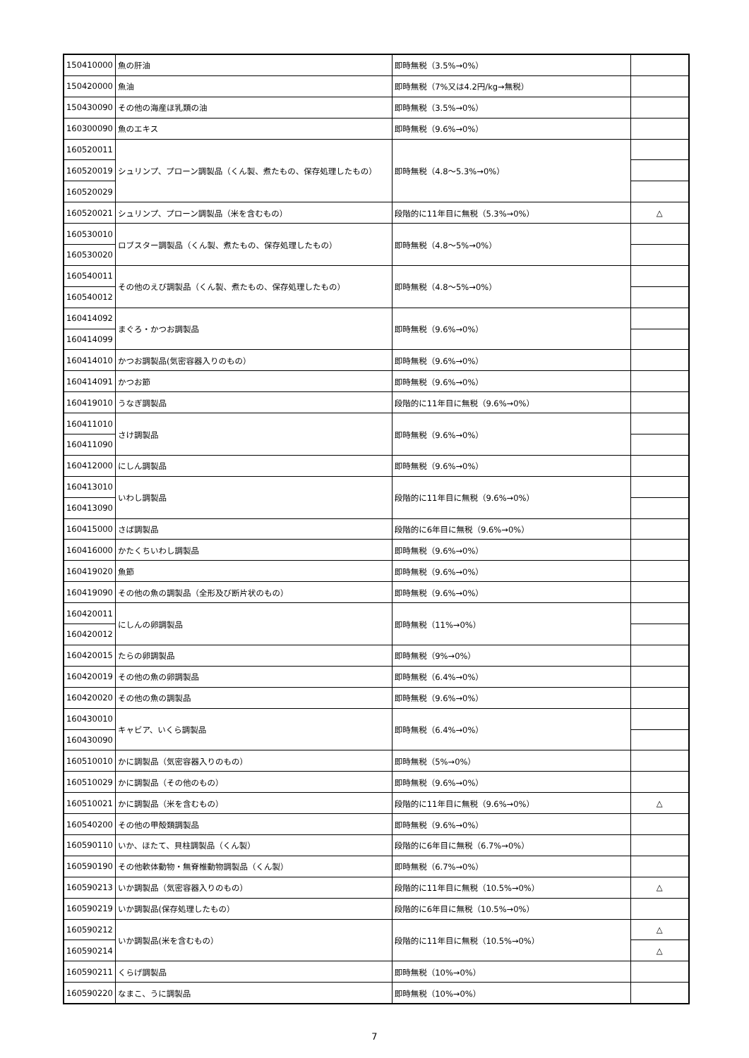| 150410000 | 魚の肝油 | 即時無税（3.5%→0%） | |
| 150420000 | 魚油 | 即時無税（7%又は4.2円/kg→無税） | |
| 150430090 | その他の海産ほ乳類の油 | 即時無税（3.5%→0%） | |
| 160300090 | 魚のエキス | 即時無税（9.6%→0%） | |
| 160520011 | シュリンプ、プローン調製品（くん製、煮たもの、保存処理したもの） | 即時無税（4.8～5.3%→0%） | |
| 160520019 | | | |
| 160520029 | | | |
| 160520021 | シュリンプ、プローン調製品（米を含むもの） | 段階的に11年目に無税（5.3%→0%） | △ |
| 160530010 | ロブスター調製品（くん製、煮たもの、保存処理したもの） | 即時無税（4.8～5%→0%） | |
| 160530020 | | | |
| 160540011 | その他のえび調製品（くん製、煮たもの、保存処理したもの） | 即時無税（4.8～5%→0%） | |
| 160540012 | | | |
| 160414092 | まぐろ・かつお調製品 | 即時無税（9.6%→0%） | |
| 160414099 | | | |
| 160414010 | かつお調製品(気密容器入りのもの） | 即時無税（9.6%→0%） | |
| 160414091 | かつお節 | 即時無税（9.6%→0%） | |
| 160419010 | うなぎ調製品 | 段階的に11年目に無税（9.6%→0%） | |
| 160411010 | さけ調製品 | 即時無税（9.6%→0%） | |
| 160411090 | | | |
| 160412000 | にしん調製品 | 即時無税（9.6%→0%） | |
| 160413010 | いわし調製品 | 段階的に11年目に無税（9.6%→0%） | |
| 160413090 | | | |
| 160415000 | さば調製品 | 段階的に6年目に無税（9.6%→0%） | |
| 160416000 | かたくちいわし調製品 | 即時無税（9.6%→0%） | |
| 160419020 | 魚節 | 即時無税（9.6%→0%） | |
| 160419090 | その他の魚の調製品（全形及び断片状のもの） | 即時無税（9.6%→0%） | |
| 160420011 | にしんの卵調製品 | 即時無税（11%→0%） | |
| 160420012 | | | |
| 160420015 | たらの卵調製品 | 即時無税（9%→0%） | |
| 160420019 | その他の魚の卵調製品 | 即時無税（6.4%→0%） | |
| 160420020 | その他の魚の調製品 | 即時無税（9.6%→0%） | |
| 160430010 | キャビア、いくら調製品 | 即時無税（6.4%→0%） | |
| 160430090 | | | |
| 160510010 | かに調製品（気密容器入りのもの） | 即時無税（5%→0%） | |
| 160510029 | かに調製品（その他のもの） | 即時無税（9.6%→0%） | |
| 160510021 | かに調製品（米を含むもの） | 段階的に11年目に無税（9.6%→0%） | △ |
| 160540200 | その他の甲殻類調製品 | 即時無税（9.6%→0%） | |
| 160590110 | いか、ほたて、貝柱調製品（くん製） | 段階的に6年目に無税（6.7%→0%） | |
| 160590190 | その他軟体動物・無脊椎動物調製品（くん製） | 即時無税（6.7%→0%） | |
| 160590213 | いか調製品（気密容器入りのもの） | 段階的に11年目に無税（10.5%→0%） | △ |
| 160590219 | いか調製品(保存処理したもの） | 段階的に6年目に無税（10.5%→0%） | |
| 160590212 | いか調製品(米を含むもの） | 段階的に11年目に無税（10.5%→0%） | △ |
| 160590214 | | | △ |
| 160590211 | くらげ調製品 | 即時無税（10%→0%） | |
| 160590220 | なまこ、うに調製品 | 即時無税（10%→0%） | |
7